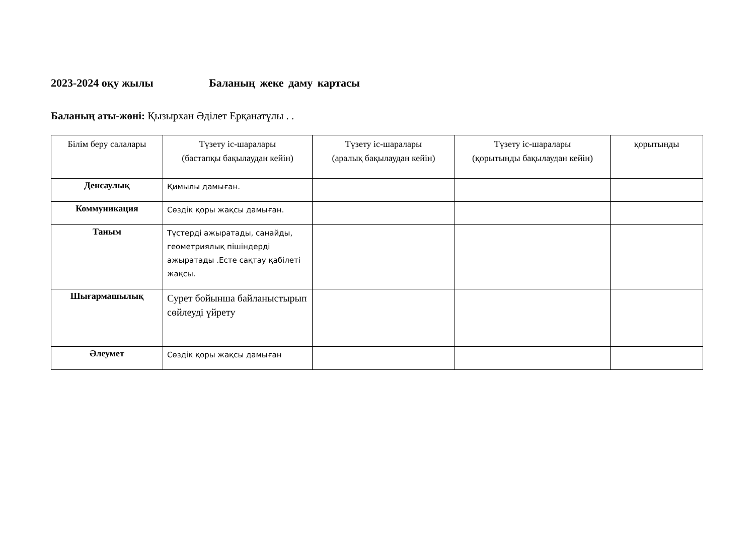2023-2024 оқу жылы Баланың жеке даму картасы
Баланың аты-жөні: Қызырхан Әділет Ерқанатұлы . .
| Білім беру салалары | Түзету іс-шаралары (бастапқы бақылаудан кейін) | Түзету іс-шаралары (аралық бақылаудан кейін) | Түзету іс-шаралары (қорытынды бақылаудан кейін) | қорытынды |
| --- | --- | --- | --- | --- |
| Денсаулық | Қимылы дамыған. | | | |
| Коммуникация | Сөздік қоры жақсы дамыған. | | | |
| Таным | Түстерді ажыратады, санайды, геометриялық пішіндерді ажыратады .Есте сақтау қабілеті жақсы. | | | |
| Шығармашылық | Сурет бойынша байланыстырып сөйлеуді үйрету | | | |
| Әлеумет | Сөздік қоры жақсы дамыған | | | |